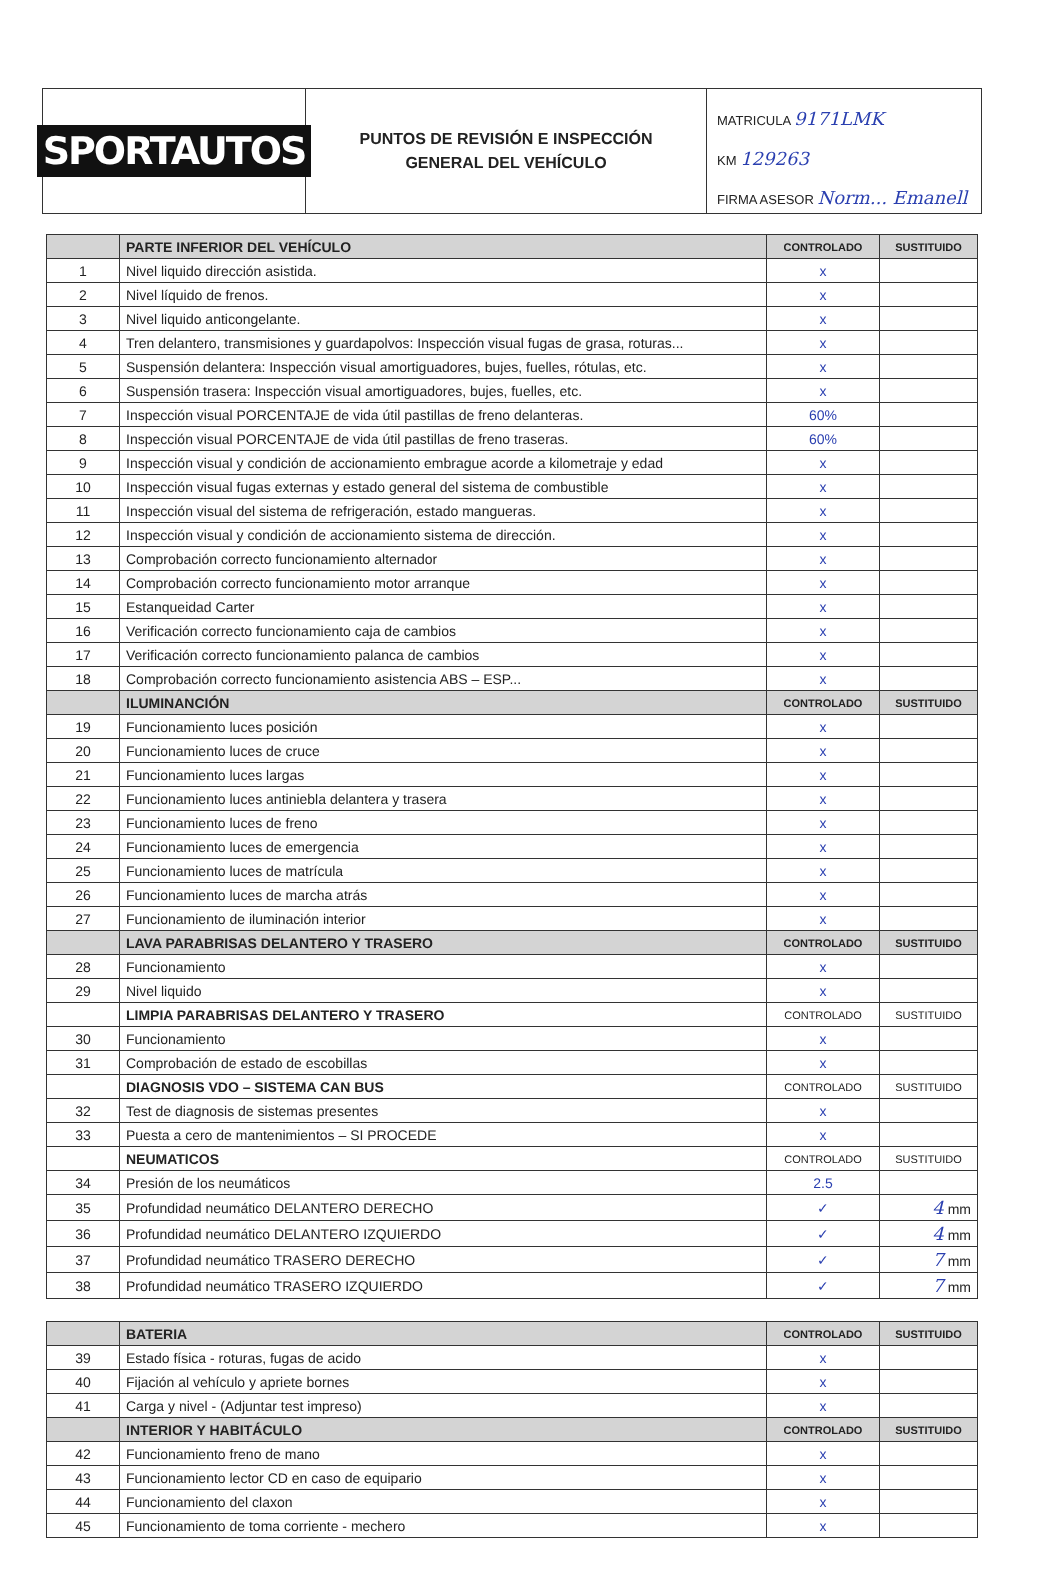SPORTAUTOS
PUNTOS DE REVISIÓN E INSPECCIÓN
GENERAL DEL VEHÍCULO
MATRICULA 9171LMK
KM 129263
FIRMA ASESOR Norm... Emanell
| | PARTE INFERIOR DEL VEHÍCULO | CONTROLADO | SUSTITUIDO |
| 1 | Nivel liquido dirección asistida. | x | |
| 2 | Nivel líquido de frenos. | x | |
| 3 | Nivel liquido anticongelante. | x | |
| 4 | Tren delantero, transmisiones y guardapolvos: Inspección visual fugas de grasa, roturas... | x | |
| 5 | Suspensión delantera: Inspección visual amortiguadores, bujes, fuelles, rótulas, etc. | x | |
| 6 | Suspensión trasera: Inspección visual amortiguadores, bujes, fuelles, etc. | x | |
| 7 | Inspección visual PORCENTAJE de vida útil pastillas de freno delanteras. | 60% | |
| 8 | Inspección visual PORCENTAJE de vida útil pastillas de freno traseras. | 60% | |
| 9 | Inspección visual y condición de accionamiento embrague acorde a kilometraje y edad | x | |
| 10 | Inspección visual fugas externas y estado general del sistema de combustible | x | |
| 11 | Inspección visual del sistema de refrigeración, estado mangueras. | x | |
| 12 | Inspección visual y condición de accionamiento sistema de dirección. | x | |
| 13 | Comprobación correcto funcionamiento alternador | x | |
| 14 | Comprobación correcto funcionamiento motor arranque | x | |
| 15 | Estanqueidad Carter | x | |
| 16 | Verificación correcto funcionamiento caja de cambios | x | |
| 17 | Verificación correcto funcionamiento palanca de cambios | x | |
| 18 | Comprobación correcto funcionamiento asistencia ABS – ESP... | x | |
| | ILUMINANCIÓN | CONTROLADO | SUSTITUIDO |
| 19 | Funcionamiento luces posición | x | |
| 20 | Funcionamiento luces de cruce | x | |
| 21 | Funcionamiento luces largas | x | |
| 22 | Funcionamiento luces antiniebla delantera y trasera | x | |
| 23 | Funcionamiento luces de freno | x | |
| 24 | Funcionamiento luces de emergencia | x | |
| 25 | Funcionamiento luces de matrícula | x | |
| 26 | Funcionamiento luces de marcha atrás | x | |
| 27 | Funcionamiento de iluminación interior | x | |
| | LAVA PARABRISAS DELANTERO Y TRASERO | CONTROLADO | SUSTITUIDO |
| 28 | Funcionamiento | x | |
| 29 | Nivel liquido | x | |
| | LIMPIA PARABRISAS DELANTERO Y TRASERO | CONTROLADO | SUSTITUIDO |
| 30 | Funcionamiento | x | |
| 31 | Comprobación de estado de escobillas | x | |
| | DIAGNOSIS VDO – SISTEMA CAN BUS | CONTROLADO | SUSTITUIDO |
| 32 | Test de diagnosis de sistemas presentes | x | |
| 33 | Puesta a cero de mantenimientos – SI PROCEDE | x | |
| | NEUMATICOS | CONTROLADO | SUSTITUIDO |
| 34 | Presión de los neumáticos | 2.5 | |
| 35 | Profundidad neumático DELANTERO DERECHO | ✓ | 4 mm |
| 36 | Profundidad neumático DELANTERO IZQUIERDO | ✓ | 4 mm |
| 37 | Profundidad neumático TRASERO DERECHO | ✓ | 7 mm |
| 38 | Profundidad neumático TRASERO IZQUIERDO | ✓ | 7 mm |
| | BATERIA | CONTROLADO | SUSTITUIDO |
| 39 | Estado física - roturas, fugas de acido | x | |
| 40 | Fijación al vehículo y apriete bornes | x | |
| 41 | Carga y nivel - (Adjuntar test impreso) | x | |
| | INTERIOR Y HABITÁCULO | CONTROLADO | SUSTITUIDO |
| 42 | Funcionamiento freno de mano | x | |
| 43 | Funcionamiento lector CD en caso de equipario | x | |
| 44 | Funcionamiento del claxon | x | |
| 45 | Funcionamiento de toma corriente - mechero | x | |